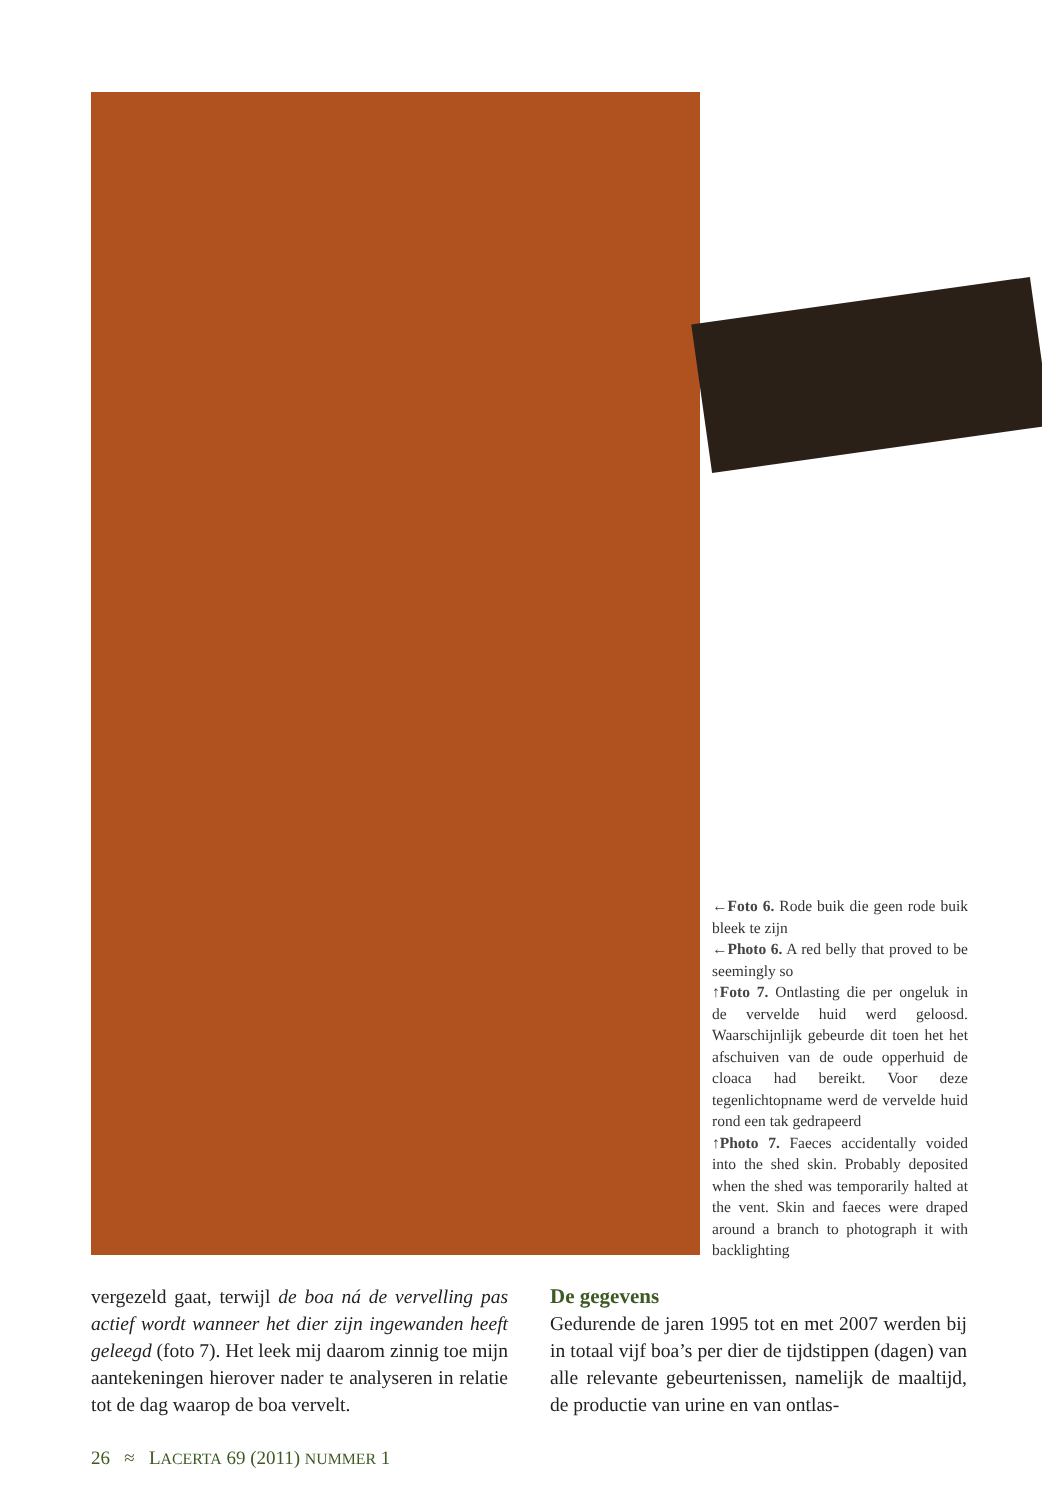←Foto 6. Rode buik die geen rode buik bleek te zijn
←Photo 6. A red belly that proved to be seemingly so
↑Foto 7. Ontlasting die per ongeluk in de vervelde huid werd geloosd. Waarschijnlijk gebeurde dit toen het het afschuiven van de oude opperhuid de cloaca had bereikt. Voor deze tegenlichtopname werd de vervelde huid rond een tak gedrapeerd
↑Photo 7. Faeces accidentally voided into the shed skin. Probably deposited when the shed was temporarily halted at the vent. Skin and faeces were draped around a branch to photograph it with backlighting
vergezeld gaat, terwijl de boa ná de vervelling pas actief wordt wanneer het dier zijn ingewanden heeft geleegd (foto 7). Het leek mij daarom zinnig toe mijn aantekeningen hierover nader te analyseren in relatie tot de dag waarop de boa vervelt.
De gegevens
Gedurende de jaren 1995 tot en met 2007 werden bij in totaal vijf boa’s per dier de tijdstippen (dagen) van alle relevante gebeurtenissen, namelijk de maaltijd, de productie van urine en van ontlas-
26 ≈ LACERTA 69 (2011) NUMMER 1